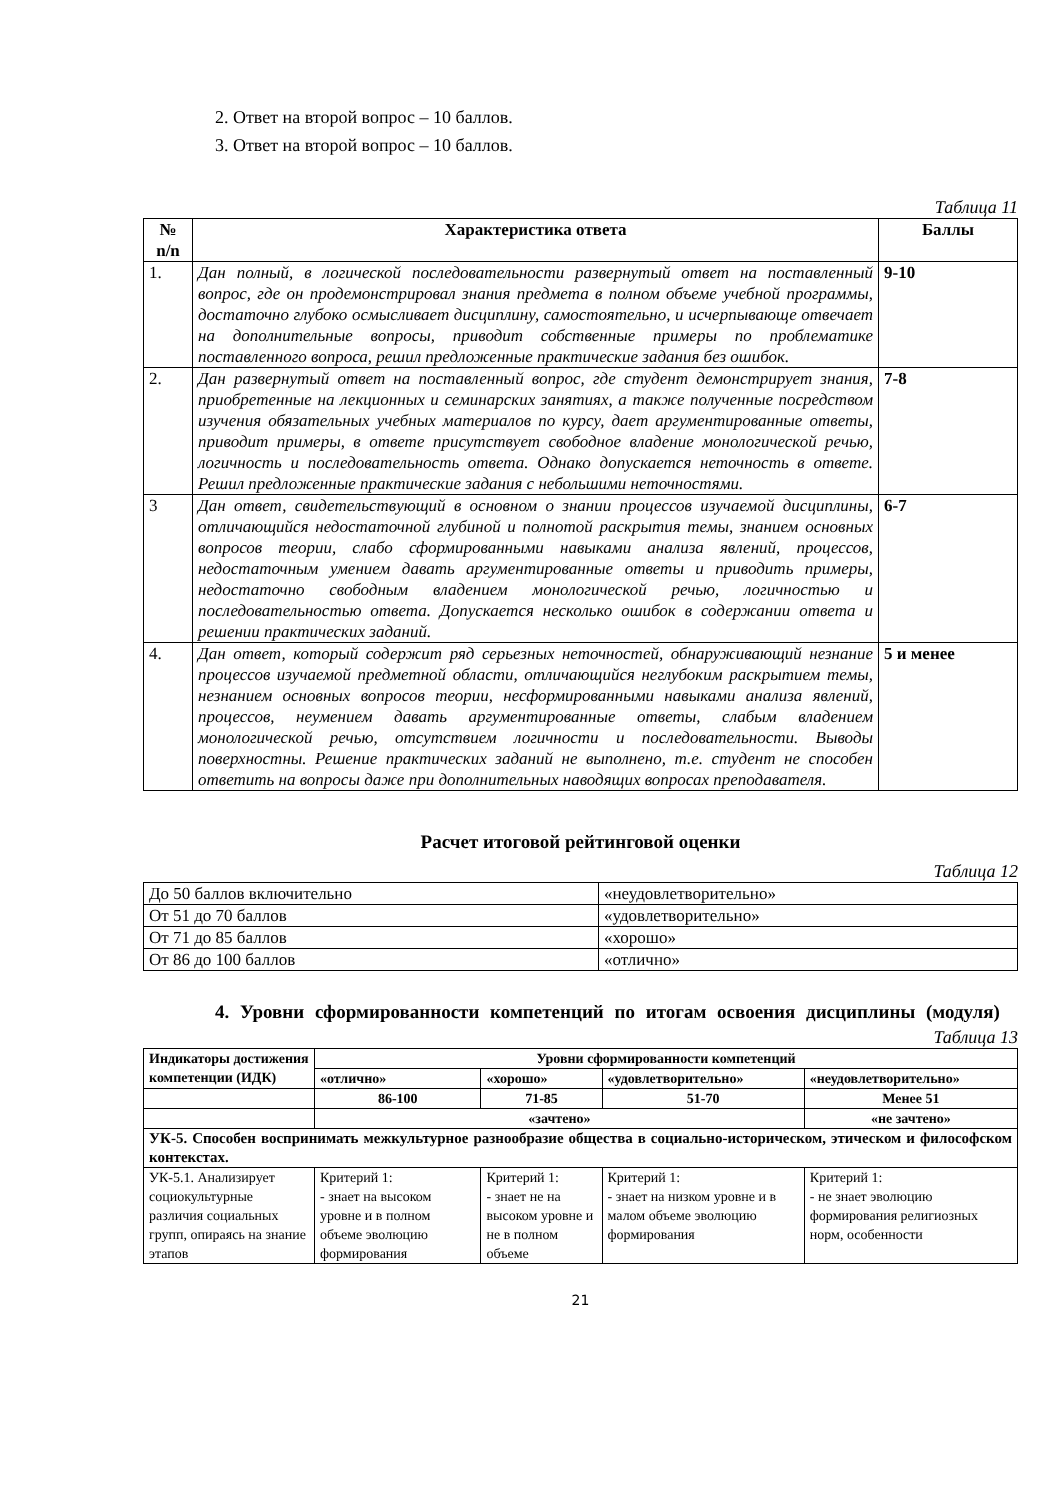2. Ответ на второй вопрос – 10 баллов.
3. Ответ на второй вопрос – 10 баллов.
Таблица 11
| № n/n | Характеристика ответа | Баллы |
| --- | --- | --- |
| 1. | Дан полный, в логической последовательности развернутый ответ на поставленный вопрос, где он продемонстрировал знания предмета в полном объеме учебной программы, достаточно глубоко осмысливает дисциплину, самостоятельно, и исчерпывающе отвечает на дополнительные вопросы, приводит собственные примеры по проблематике поставленного вопроса, решил предложенные практические задания без ошибок. | 9-10 |
| 2. | Дан развернутый ответ на поставленный вопрос, где студент демонстрирует знания, приобретенные на лекционных и семинарских занятиях, а также полученные посредством изучения обязательных учебных материалов по курсу, дает аргументированные ответы, приводит примеры, в ответе присутствует свободное владение монологической речью, логичность и последовательность ответа. Однако допускается неточность в ответе. Решил предложенные практические задания с небольшими неточностями. | 7-8 |
| 3 | Дан ответ, свидетельствующий в основном о знании процессов изучаемой дисциплины, отличающийся недостаточной глубиной и полнотой раскрытия темы, знанием основных вопросов теории, слабо сформированными навыками анализа явлений, процессов, недостаточным умением давать аргументированные ответы и приводить примеры, недостаточно свободным владением монологической речью, логичностью и последовательностью ответа. Допускается несколько ошибок в содержании ответа и решении практических заданий. | 6-7 |
| 4. | Дан ответ, который содержит ряд серьезных неточностей, обнаруживающий незнание процессов изучаемой предметной области, отличающийся неглубоким раскрытием темы, незнанием основных вопросов теории, несформированными навыками анализа явлений, процессов, неумением давать аргументированные ответы, слабым владением монологической речью, отсутствием логичности и последовательности. Выводы поверхностны. Решение практических заданий не выполнено, т.е. студент не способен ответить на вопросы даже при дополнительных наводящих вопросах преподавателя. | 5 и менее |
Расчет итоговой рейтинговой оценки
Таблица 12
| До 50 баллов включительно | «неудовлетворительно» |
| От 51 до 70 баллов | «удовлетворительно» |
| От 71 до 85 баллов | «хорошо» |
| От 86 до 100 баллов | «отлично» |
4. Уровни сформированности компетенций по итогам освоения дисциплины (модуля)
Таблица 13
| Индикаторы достижения компетенции (ИДК) | Уровни сформированности компетенций | | | |
| --- | --- | --- | --- | --- |
| | «отлично» | «хорошо» | «удовлетворительно» | «неудовлетворительно» |
| | 86-100 | 71-85 | 51-70 | Менее 51 |
| | «зачтено» | | | «не зачтено» |
| УК-5. Способен воспринимать межкультурное разнообразие общества в социально-историческом, этическом и философском контекстах. | | | | |
| УК-5.1. Анализирует социокультурные различия социальных групп, опираясь на знание этапов | Критерий 1: - знает на высоком уровне и в полном объеме эволюцию формирования | Критерий 1: - знает не на высоком уровне и не в полном объеме | Критерий 1: - знает на низком уровне и в малом объеме эволюцию формирования | Критерий 1: - не знает эволюцию формирования религиозных норм, особенности |
21